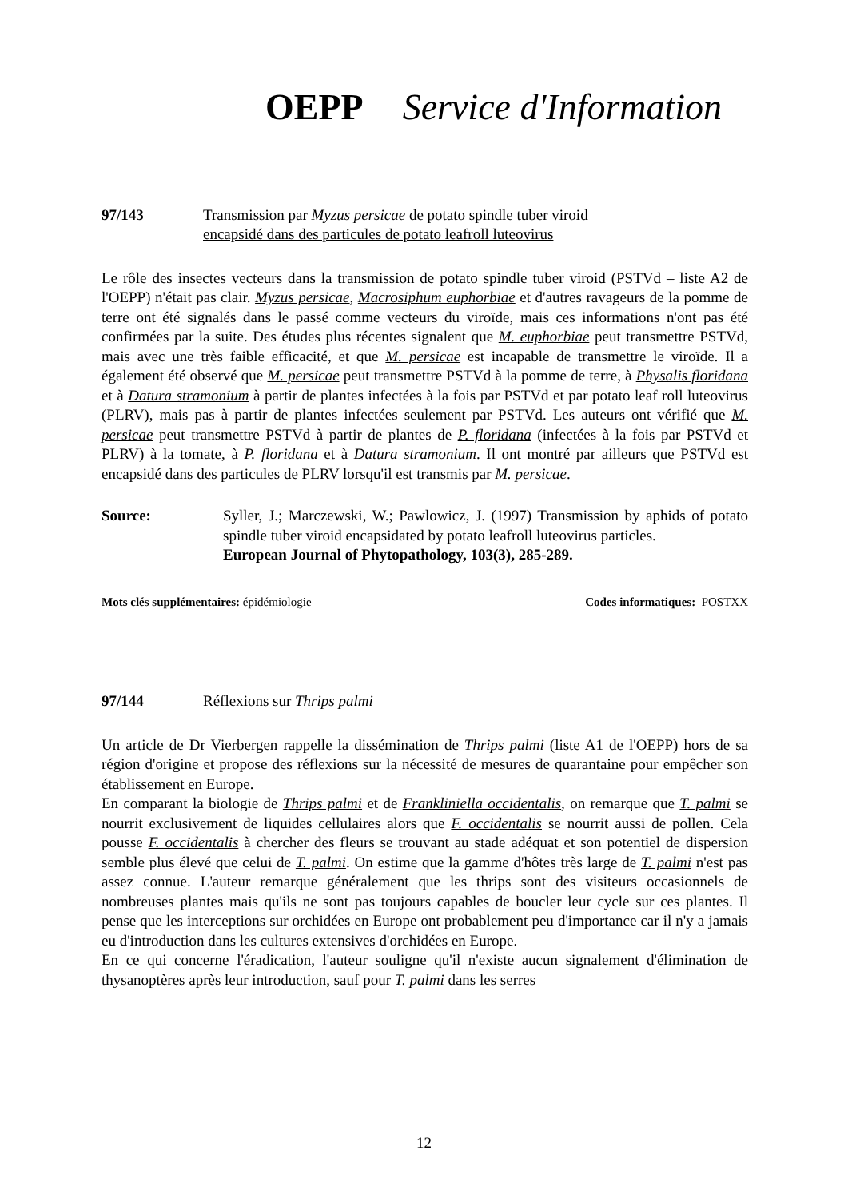OEPP Service d'Information
97/143 Transmission par Myzus persicae de potato spindle tuber viroid
encapsidé dans des particules de potato leafroll luteovirus
Le rôle des insectes vecteurs dans la transmission de potato spindle tuber viroid (PSTVd – liste A2 de l'OEPP) n'était pas clair. Myzus persicae, Macrosiphum euphorbiae et d'autres ravageurs de la pomme de terre ont été signalés dans le passé comme vecteurs du viroïde, mais ces informations n'ont pas été confirmées par la suite. Des études plus récentes signalent que M. euphorbiae peut transmettre PSTVd, mais avec une très faible efficacité, et que M. persicae est incapable de transmettre le viroïde. Il a également été observé que M. persicae peut transmettre PSTVd à la pomme de terre, à Physalis floridana et à Datura stramonium à partir de plantes infectées à la fois par PSTVd et par potato leaf roll luteovirus (PLRV), mais pas à partir de plantes infectées seulement par PSTVd. Les auteurs ont vérifié que M. persicae peut transmettre PSTVd à partir de plantes de P. floridana (infectées à la fois par PSTVd et PLRV) à la tomate, à P. floridana et à Datura stramonium. Il ont montré par ailleurs que PSTVd est encapsidé dans des particules de PLRV lorsqu'il est transmis par M. persicae.
Source: Syller, J.; Marczewski, W.; Pawlowicz, J. (1997) Transmission by aphids of potato spindle tuber viroid encapsidated by potato leafroll luteovirus particles.
European Journal of Phytopathology, 103(3), 285-289.
Mots clés supplémentaires: épidémiologie Codes informatiques: POSTXX
97/144 Réflexions sur Thrips palmi
Un article de Dr Vierbergen rappelle la dissémination de Thrips palmi (liste A1 de l'OEPP) hors de sa région d'origine et propose des réflexions sur la nécessité de mesures de quarantaine pour empêcher son établissement en Europe.
En comparant la biologie de Thrips palmi et de Frankliniella occidentalis, on remarque que T. palmi se nourrit exclusivement de liquides cellulaires alors que F. occidentalis se nourrit aussi de pollen. Cela pousse F. occidentalis à chercher des fleurs se trouvant au stade adéquat et son potentiel de dispersion semble plus élevé que celui de T. palmi. On estime que la gamme d'hôtes très large de T. palmi n'est pas assez connue. L'auteur remarque généralement que les thrips sont des visiteurs occasionnels de nombreuses plantes mais qu'ils ne sont pas toujours capables de boucler leur cycle sur ces plantes. Il pense que les interceptions sur orchidées en Europe ont probablement peu d'importance car il n'y a jamais eu d'introduction dans les cultures extensives d'orchidées en Europe.
En ce qui concerne l'éradication, l'auteur souligne qu'il n'existe aucun signalement d'élimination de thysanoptères après leur introduction, sauf pour T. palmi dans les serres
12